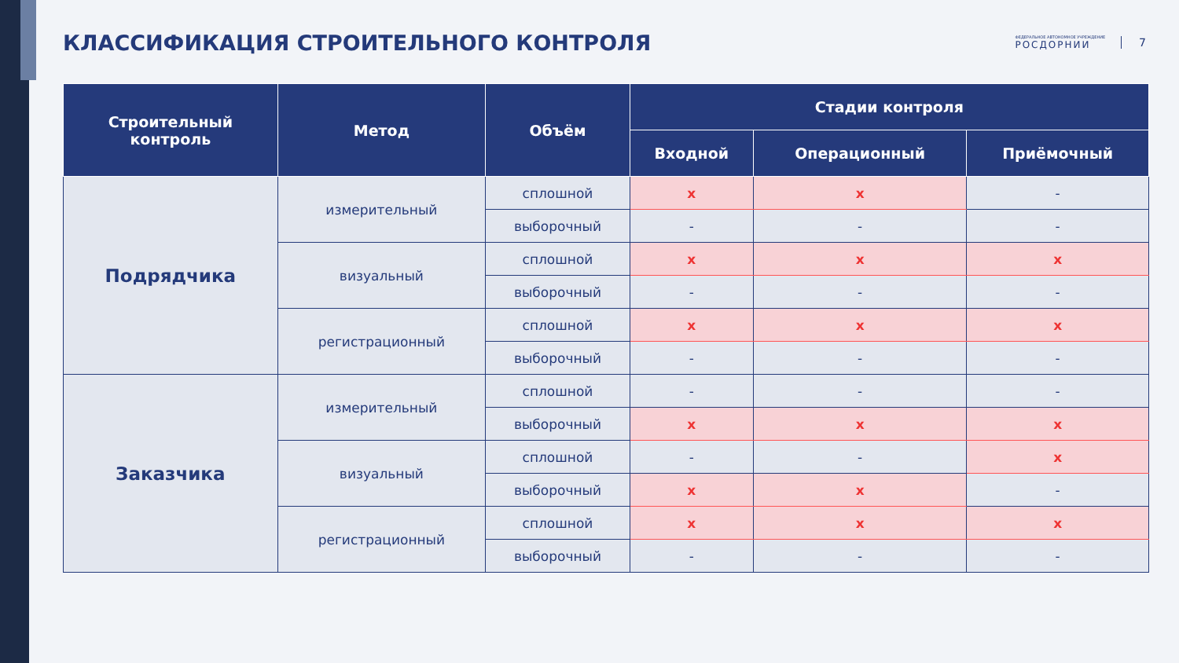КЛАССИФИКАЦИЯ СТРОИТЕЛЬНОГО КОНТРОЛЯ
ФЕДЕРАЛЬНОЕ АВТОНОМНОЕ УЧРЕЖДЕНИЕ
РОСДОРНИИ
7
| Строительный контроль | Метод | Объём | Стадии контроля | | |
| --- | --- | --- | --- | --- | --- |
| | | | Входной | Операционный | Приёмочный |
| Подрядчика | измерительный | сплошной | x | x | - |
| | | выборочный | - | - | - |
| | визуальный | сплошной | x | x | x |
| | | выборочный | - | - | - |
| | регистрационный | сплошной | x | x | x |
| | | выборочный | - | - | - |
| Заказчика | измерительный | сплошной | - | - | - |
| | | выборочный | x | x | x |
| | визуальный | сплошной | - | - | x |
| | | выборочный | x | x | - |
| | регистрационный | сплошной | x | x | x |
| | | выборочный | - | - | - |